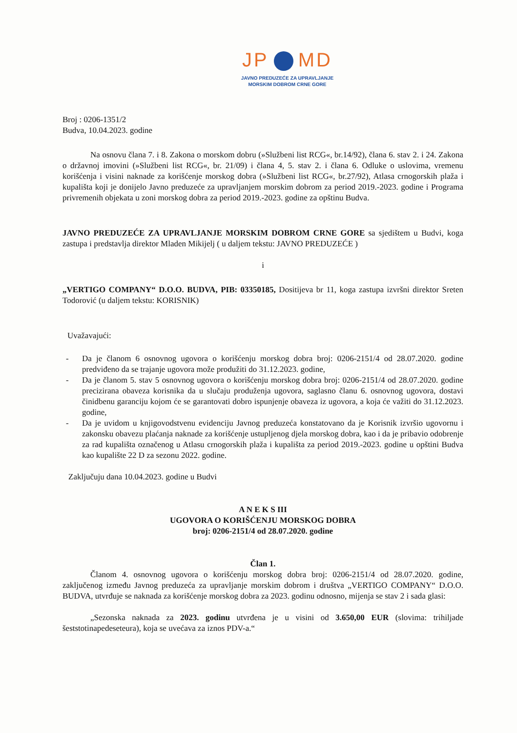JP MD
JAVNO PREDUZEĆE ZA UPRAVLJANJE
MORSKIM DOBROM CRNE GORE
Broj : 0206-1351/2
Budva, 10.04.2023. godine
Na osnovu člana 7. i 8. Zakona o morskom dobru (»Službeni list RCG«, br.14/92), člana 6. stav 2. i 24. Zakona o državnoj imovini (»Službeni list RCG«, br. 21/09) i člana 4, 5. stav 2. i člana 6. Odluke o uslovima, vremenu korišćenja i visini naknade za korišćenje morskog dobra (»Službeni list RCG«, br.27/92), Atlasa crnogorskih plaža i kupališta koji je donijelo Javno preduzeće za upravljanjem morskim dobrom za period 2019.-2023. godine i Programa privremenih objekata u zoni morskog dobra za period 2019.-2023. godine za opštinu Budva.
JAVNO PREDUZEĆE ZA UPRAVLJANJE MORSKIM DOBROM CRNE GORE sa sjedištem u Budvi, koga zastupa i predstavlja direktor Mladen Mikijelj ( u daljem tekstu: JAVNO PREDUZEĆE )
i
„VERTIGO COMPANY“ D.O.O. BUDVA, PIB: 03350185, Dositijeva br 11, koga zastupa izvršni direktor Sreten Todorović (u daljem tekstu: KORISNIK)
Uvažavajući:
- Da je članom 6 osnovnog ugovora o korišćenju morskog dobra broj: 0206-2151/4 od 28.07.2020. godine predviđeno da se trajanje ugovora može produžiti do 31.12.2023. godine,
- Da je članom 5. stav 5 osnovnog ugovora o korišćenju morskog dobra broj: 0206-2151/4 od 28.07.2020. godine precizirana obaveza korisnika da u slučaju produženja ugovora, saglasno članu 6. osnovnog ugovora, dostavi činidbenu garanciju kojom će se garantovati dobro ispunjenje obaveza iz ugovora, a koja će važiti do 31.12.2023. godine,
- Da je uvidom u knjigovodstvenu evidenciju Javnog preduzeća konstatovano da je Korisnik izvršio ugovornu i zakonsku obavezu plaćanja naknade za korišćenje ustupljenog djela morskog dobra, kao i da je pribavio odobrenje za rad kupališta označenog u Atlasu crnogorskih plaža i kupališta za period 2019.-2023. godine u opštini Budva kao kupalište 22 D za sezonu 2022. godine.
Zaključuju dana 10.04.2023. godine u Budvi
A N E K S III
UGOVORA O KORIŠĆENJU MORSKOG DOBRA
broj: 0206-2151/4 od 28.07.2020. godine
Član 1.
Članom 4. osnovnog ugovora o korišćenju morskog dobra broj: 0206-2151/4 od 28.07.2020. godine, zaključenog između Javnog preduzeća za upravljanje morskim dobrom i društva „VERTIGO COMPANY“ D.O.O. BUDVA, utvrđuje se naknada za korišćenje morskog dobra za 2023. godinu odnosno, mijenja se stav 2 i sada glasi:
„Sezonska naknada za 2023. godinu utvrđena je u visini od 3.650,00 EUR (slovima: trihiljade šeststotinapedeseteura), koja se uvećava za iznos PDV-a.“